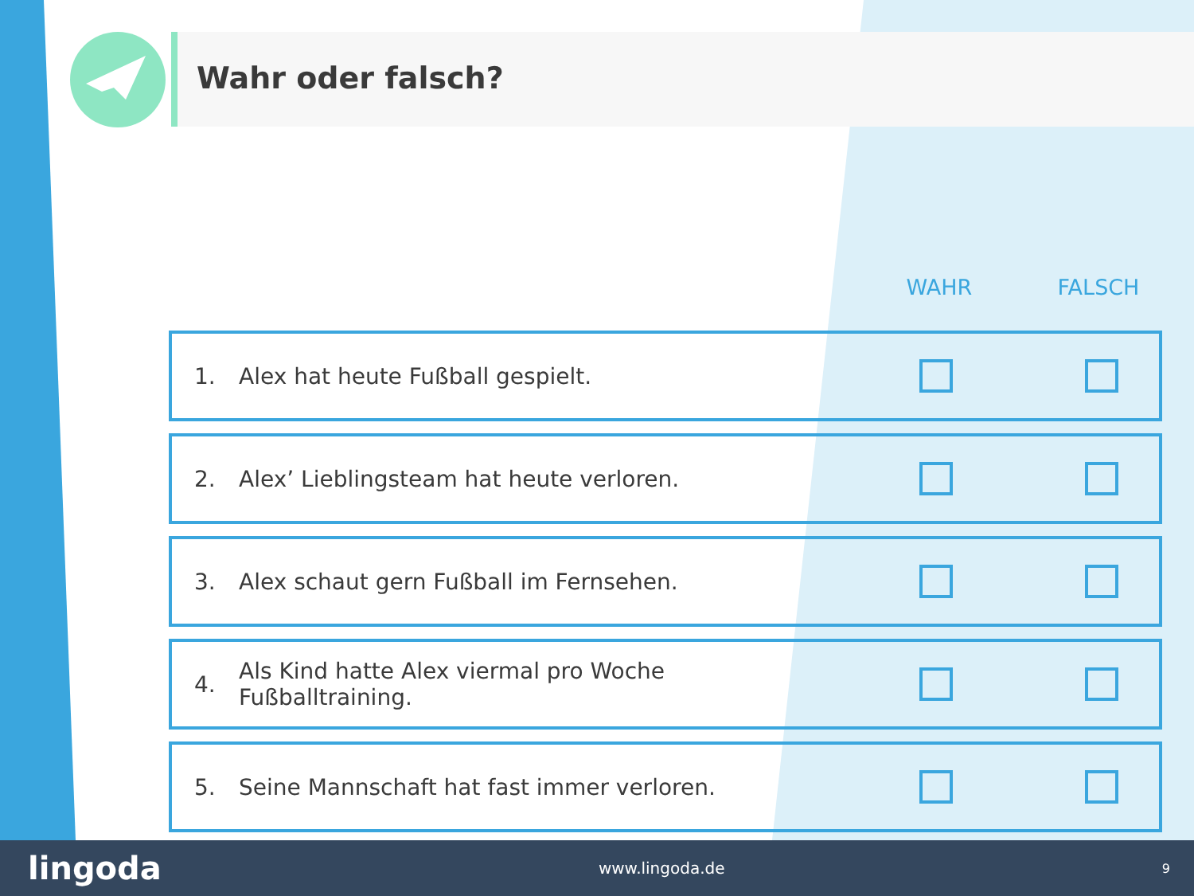Wahr oder falsch?
WAHR FALSCH
1. Alex hat heute Fußball gespielt.
2. Alex’ Lieblingsteam hat heute verloren.
3. Alex schaut gern Fußball im Fernsehen.
4. Als Kind hatte Alex viermal pro Woche Fußballtraining.
5. Seine Mannschaft hat fast immer verloren.
lingoda www.lingoda.de 9